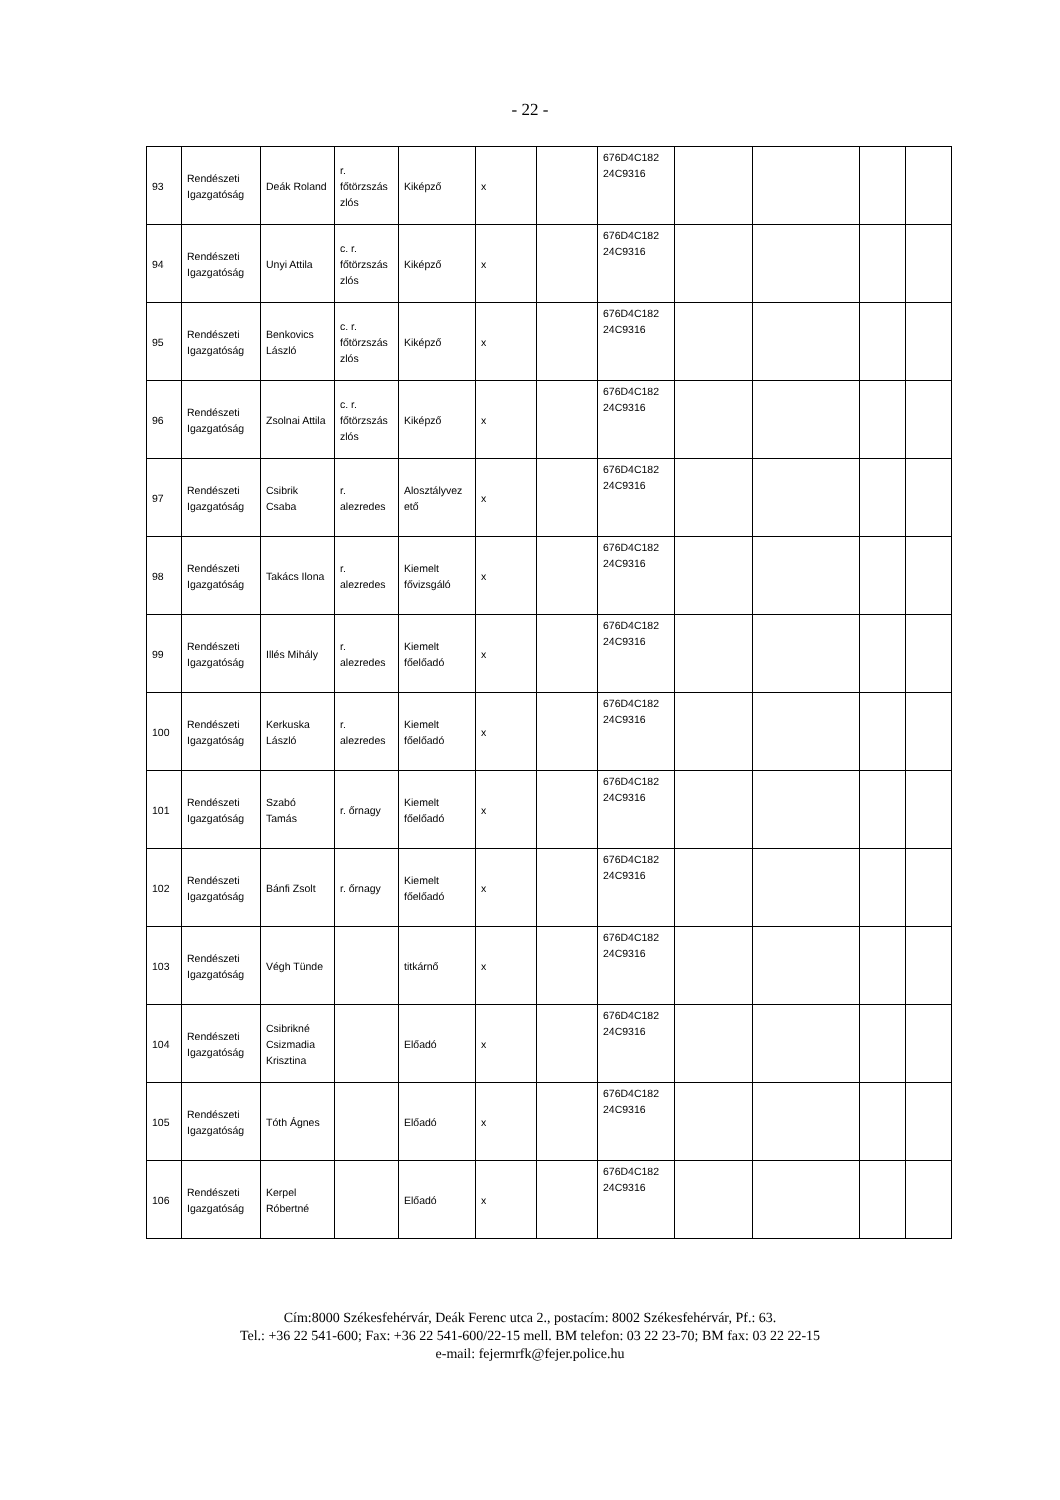- 22 -
| 93 | Rendészeti Igazgatóság | Deák Roland | r. főtörzszás zlós | Kiképző | x | | 676D4C182 24C9316 | | | | |
| 94 | Rendészeti Igazgatóság | Unyi Attila | c. r. főtörzszás zlós | Kiképző | x | | 676D4C182 24C9316 | | | | |
| 95 | Rendészeti Igazgatóság | Benkovics László | c. r. főtörzszás zlós | Kiképző | x | | 676D4C182 24C9316 | | | | |
| 96 | Rendészeti Igazgatóság | Zsolnai Attila | c. r. főtörzszás zlós | Kiképző | x | | 676D4C182 24C9316 | | | | |
| 97 | Rendészeti Igazgatóság | Csibrik Csaba | r. alezredes | Alosztályvez ető | x | | 676D4C182 24C9316 | | | | |
| 98 | Rendészeti Igazgatóság | Takács Ilona | r. alezredes | Kiemelt fővizsgáló | x | | 676D4C182 24C9316 | | | | |
| 99 | Rendészeti Igazgatóság | Illés Mihály | r. alezredes | Kiemelt főelőadó | x | | 676D4C182 24C9316 | | | | |
| 100 | Rendészeti Igazgatóság | Kerkuska László | r. alezredes | Kiemelt főelőadó | x | | 676D4C182 24C9316 | | | | |
| 101 | Rendészeti Igazgatóság | Szabó Tamás | r. őrnagy | Kiemelt főelőadó | x | | 676D4C182 24C9316 | | | | |
| 102 | Rendészeti Igazgatóság | Bánfi Zsolt | r. őrnagy | Kiemelt főelőadó | x | | 676D4C182 24C9316 | | | | |
| 103 | Rendészeti Igazgatóság | Végh Tünde | | titkárnő | x | | 676D4C182 24C9316 | | | | |
| 104 | Rendészeti Igazgatóság | Csibrikné Csizmadia Krisztina | | Előadó | x | | 676D4C182 24C9316 | | | | |
| 105 | Rendészeti Igazgatóság | Tóth Ágnes | | Előadó | x | | 676D4C182 24C9316 | | | | |
| 106 | Rendészeti Igazgatóság | Kerpel Róbertné | | Előadó | x | | 676D4C182 24C9316 | | | | |
Cím:8000 Székesfehérvár, Deák Ferenc utca 2., postacím: 8002 Székesfehérvár, Pf.: 63.
Tel.: +36 22 541-600; Fax: +36 22 541-600/22-15 mell. BM telefon: 03 22 23-70; BM fax: 03 22 22-15
e-mail: fejermrfk@fejer.police.hu